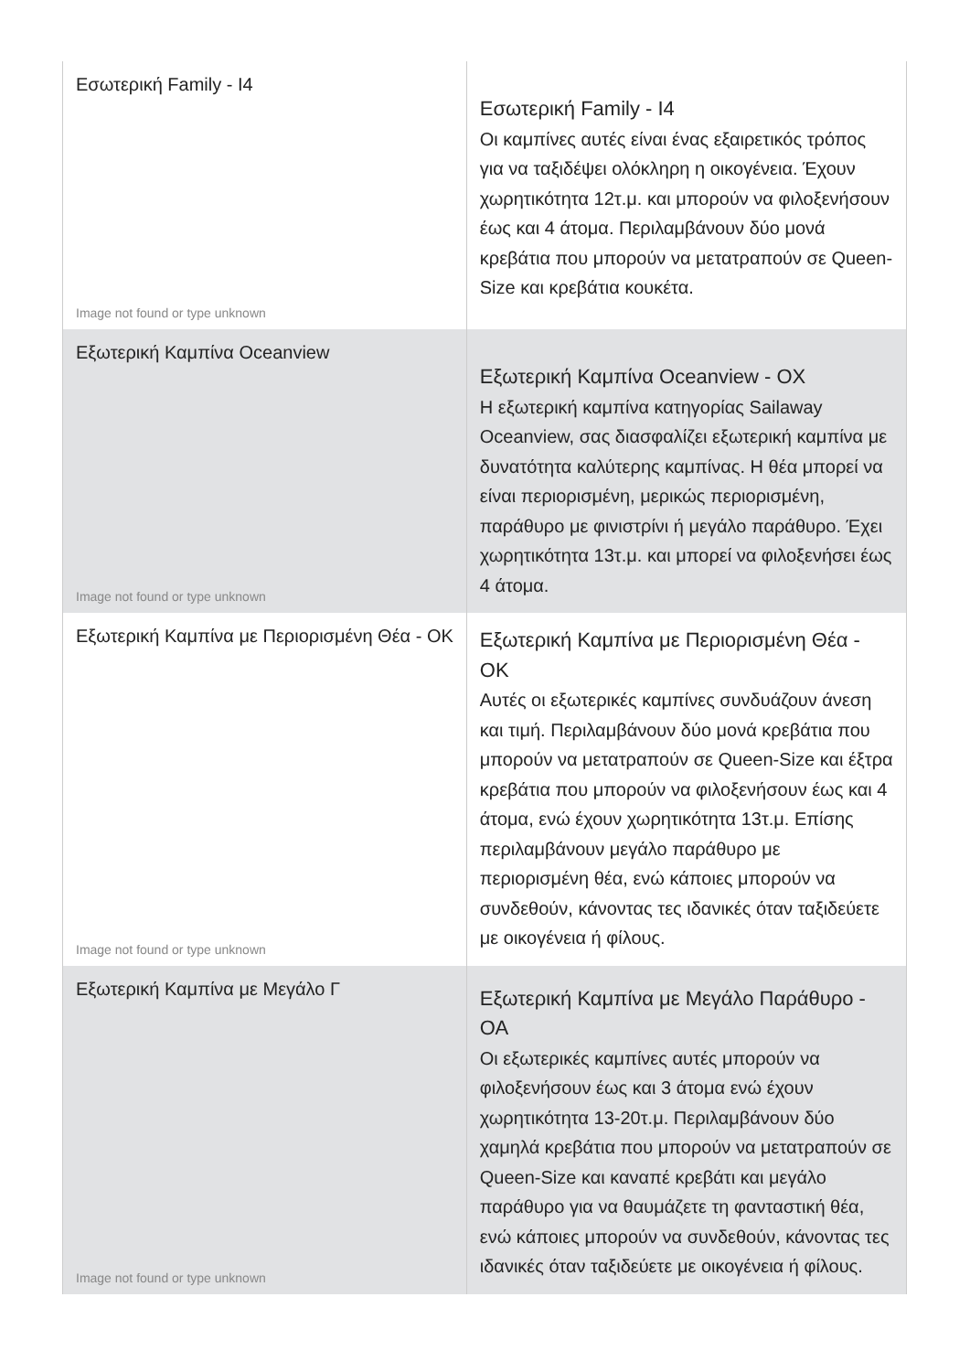| Εσωτερική Family - I4 Image not found or type unknown | Εσωτερική Family - I4 Οι καμπίνες αυτές είναι ένας εξαιρετικός τρόπος για να ταξιδέψει ολόκληρη η οικογένεια. Έχουν χωρητικότητα 12τ.μ. και μπορούν να φιλοξενήσουν έως και 4 άτομα. Περιλαμβάνουν δύο μονά κρεβάτια που μπορούν να μετατραπούν σε Queen-Size και κρεβάτια κουκέτα. |
| Εξωτερική Καμπίνα Oceanview Image not found or type unknown | Εξωτερική Καμπίνα Oceanview - OX Η εξωτερική καμπίνα κατηγορίας Sailaway Oceanview, σας διασφαλίζει εξωτερική καμπίνα με δυνατότητα καλύτερης καμπίνας. Η θέα μπορεί να είναι περιορισμένη, μερικώς περιορισμένη, παράθυρο με φινιστρίνι ή μεγάλο παράθυρο. Έχει χωρητικότητα 13τ.μ. και μπορεί να φιλοξενήσει έως 4 άτομα. |
| Εξωτερική Καμπίνα με Περιορισμένη Θέα - ΟΚ Image not found or type unknown | Εξωτερική Καμπίνα με Περιορισμένη Θέα - ΟΚ Αυτές οι εξωτερικές καμπίνες συνδυάζουν άνεση και τιμή. Περιλαμβάνουν δύο μονά κρεβάτια που μπορούν να μετατραπούν σε Queen-Size και έξτρα κρεβάτια που μπορούν να φιλοξενήσουν έως και 4 άτομα, ενώ έχουν χωρητικότητα 13τ.μ. Επίσης περιλαμβάνουν μεγάλο παράθυρο με περιορισμένη θέα, ενώ κάποιες μπορούν να συνδεθούν, κάνοντας τες ιδανικές όταν ταξιδεύετε με οικογένεια ή φίλους. |
| Εξωτερική Καμπίνα με Μεγάλο Γ Image not found or type unknown | Εξωτερική Καμπίνα με Μεγάλο Παράθυρο - ΟΑ Οι εξωτερικές καμπίνες αυτές μπορούν να φιλοξενήσουν έως και 3 άτομα ενώ έχουν χωρητικότητα 13-20τ.μ. Περιλαμβάνουν δύο χαμηλά κρεβάτια που μπορούν να μετατραπούν σε Queen-Size και καναπέ κρεβάτι και μεγάλο παράθυρο για να θαυμάζετε τη φανταστική θέα, ενώ κάποιες μπορούν να συνδεθούν, κάνοντας τες ιδανικές όταν ταξιδεύετε με οικογένεια ή φίλους. |